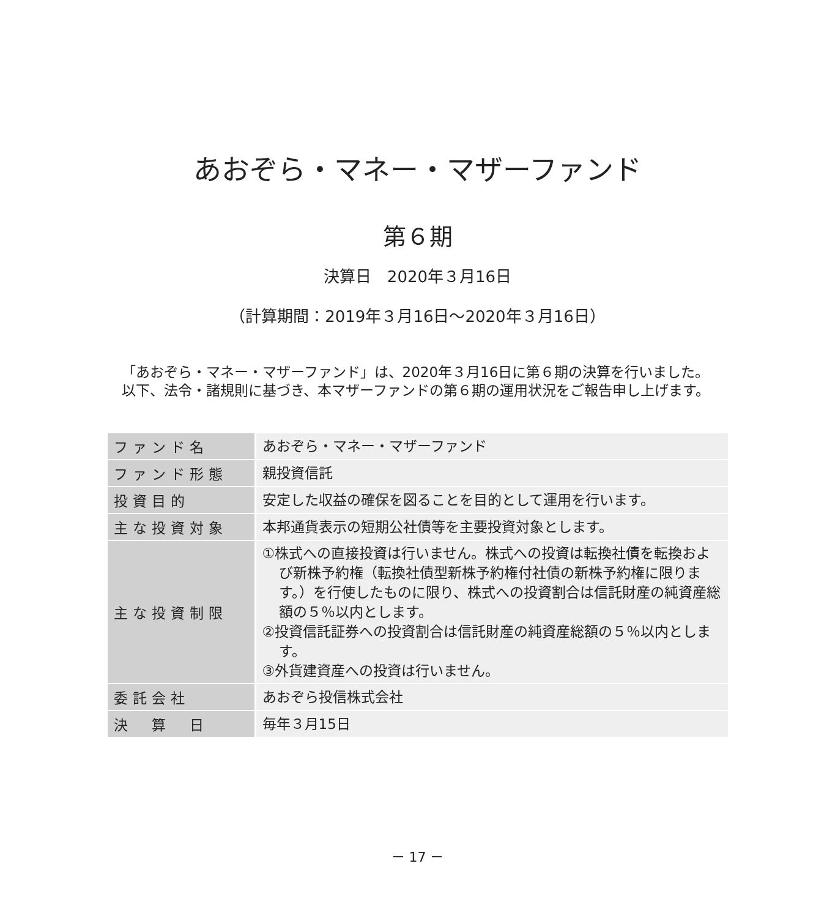あおぞら・マネー・マザーファンド
第６期
決算日　2020年３月16日
（計算期間：2019年３月16日～2020年３月16日）
「あおぞら・マネー・マザーファンド」は、2020年３月16日に第６期の決算を行いました。
以下、法令・諸規則に基づき、本マザーファンドの第６期の運用状況をご報告申し上げます。
| ファンド名 | あおぞら・マネー・マザーファンド |
| ファンド形態 | 親投資信託 |
| 投資目的 | 安定した収益の確保を図ることを目的として運用を行います。 |
| 主な投資対象 | 本邦通貨表示の短期公社債等を主要投資対象とします。 |
| 主な投資制限 | ①株式への直接投資は行いません。株式への投資は転換社債を転換および新株予約権（転換社債型新株予約権付社債の新株予約権に限ります。）を行使したものに限り、株式への投資割合は信託財産の純資産総額の５％以内とします。 ②投資信託証券への投資割合は信託財産の純資産総額の５％以内とします。 ③外貨建資産への投資は行いません。 |
| 委託会社 | あおぞら投信株式会社 |
| 決 算 日 | 毎年３月15日 |
－ 17 －